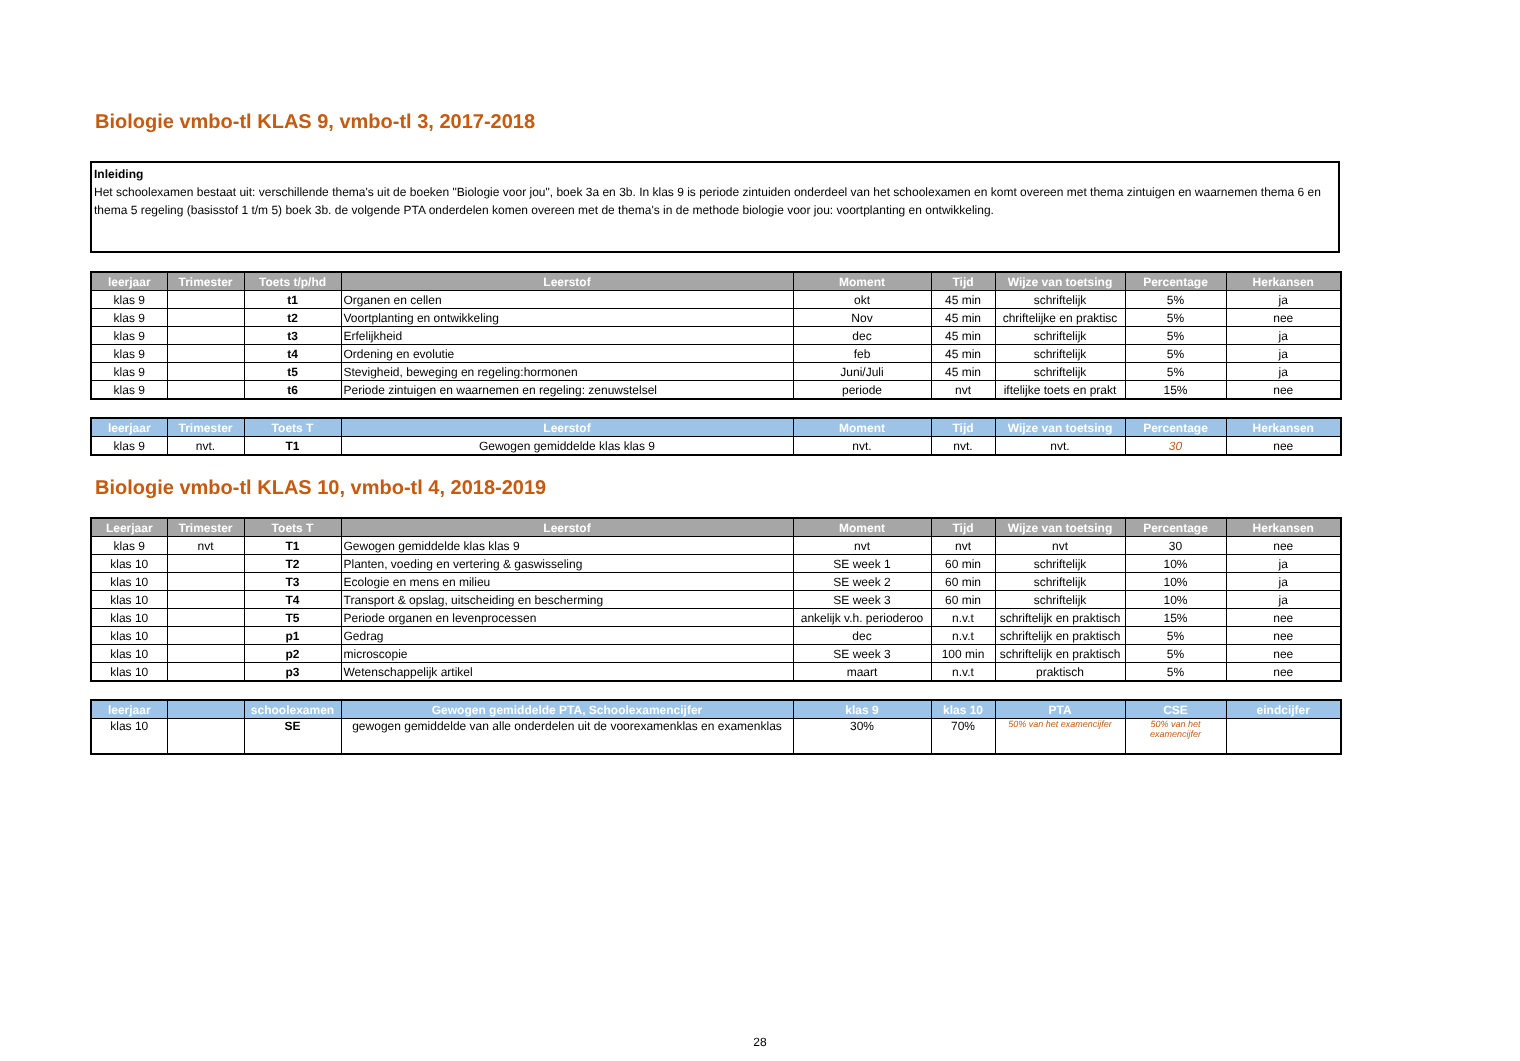Biologie vmbo-tl KLAS 9, vmbo-tl 3, 2017-2018
Inleiding
Het schoolexamen bestaat uit: verschillende thema's uit de boeken "Biologie voor jou", boek 3a en 3b. In klas 9 is periode zintuiden onderdeel van het schoolexamen en komt overeen met thema zintuigen en waarnemen thema 6 en thema 5 regeling (basisstof 1 t/m 5) boek 3b. de volgende PTA onderdelen komen overeen met de thema's in de methode biologie voor jou: voortplanting en ontwikkeling.
| leerjaar | Trimester | Toets t/p/hd | Leerstof | Moment | Tijd | Wijze van toetsing | Percentage | Herkansen |
| --- | --- | --- | --- | --- | --- | --- | --- | --- |
| klas 9 | | t1 | Organen en cellen | okt | 45 min | schriftelijk | 5% | ja |
| klas 9 | | t2 | Voortplanting en ontwikkeling | Nov | 45 min | chriftelijke en praktisc | 5% | nee |
| klas 9 | | t3 | Erfelijkheid | dec | 45 min | schriftelijk | 5% | ja |
| klas 9 | | t4 | Ordening en evolutie | feb | 45 min | schriftelijk | 5% | ja |
| klas 9 | | t5 | Stevigheid, beweging en regeling:hormonen | Juni/Juli | 45 min | schriftelijk | 5% | ja |
| klas 9 | | t6 | Periode zintuigen en waarnemen en regeling: zenuwstelsel | periode | nvt | iftelijke toets en prakt | 15% | nee |
| leerjaar | Trimester | Toets T | Leerstof | Moment | Tijd | Wijze van toetsing | Percentage | Herkansen |
| --- | --- | --- | --- | --- | --- | --- | --- | --- |
| klas 9 | nvt. | T1 | Gewogen gemiddelde klas klas 9 | nvt. | nvt. | nvt. | 30 | nee |
Biologie vmbo-tl KLAS 10, vmbo-tl 4, 2018-2019
| Leerjaar | Trimester | Toets T | Leerstof | Moment | Tijd | Wijze van toetsing | Percentage | Herkansen |
| --- | --- | --- | --- | --- | --- | --- | --- | --- |
| klas 9 | nvt | T1 | Gewogen gemiddelde klas klas 9 | nvt | nvt | nvt | 30 | nee |
| klas 10 | | T2 | Planten, voeding en vertering & gaswisseling | SE week 1 | 60 min | schriftelijk | 10% | ja |
| klas 10 | | T3 | Ecologie en mens en milieu | SE week 2 | 60 min | schriftelijk | 10% | ja |
| klas 10 | | T4 | Transport & opslag, uitscheiding en bescherming | SE week 3 | 60 min | schriftelijk | 10% | ja |
| klas 10 | | T5 | Periode organen en levenprocessen | ankelijk v.h. perioderoo | n.v.t | schriftelijk en praktisch | 15% | nee |
| klas 10 | | p1 | Gedrag | dec | n.v.t | schriftelijk en praktisch | 5% | nee |
| klas 10 | | p2 | microscopie | SE week 3 | 100 min | schriftelijk en praktisch | 5% | nee |
| klas 10 | | p3 | Wetenschappelijk artikel | maart | n.v.t | praktisch | 5% | nee |
| leerjaar | | schoolexamen | Gewogen gemiddelde PTA, Schoolexamencijfer | klas 9 | klas 10 | PTA | CSE | eindcijfer |
| --- | --- | --- | --- | --- | --- | --- | --- | --- |
| klas 10 | | SE | gewogen gemiddelde van alle onderdelen uit de voorexamenklas en examenklas | 30% | 70% | 50% van het examencijfer | 50% van het examencijfer | |
28